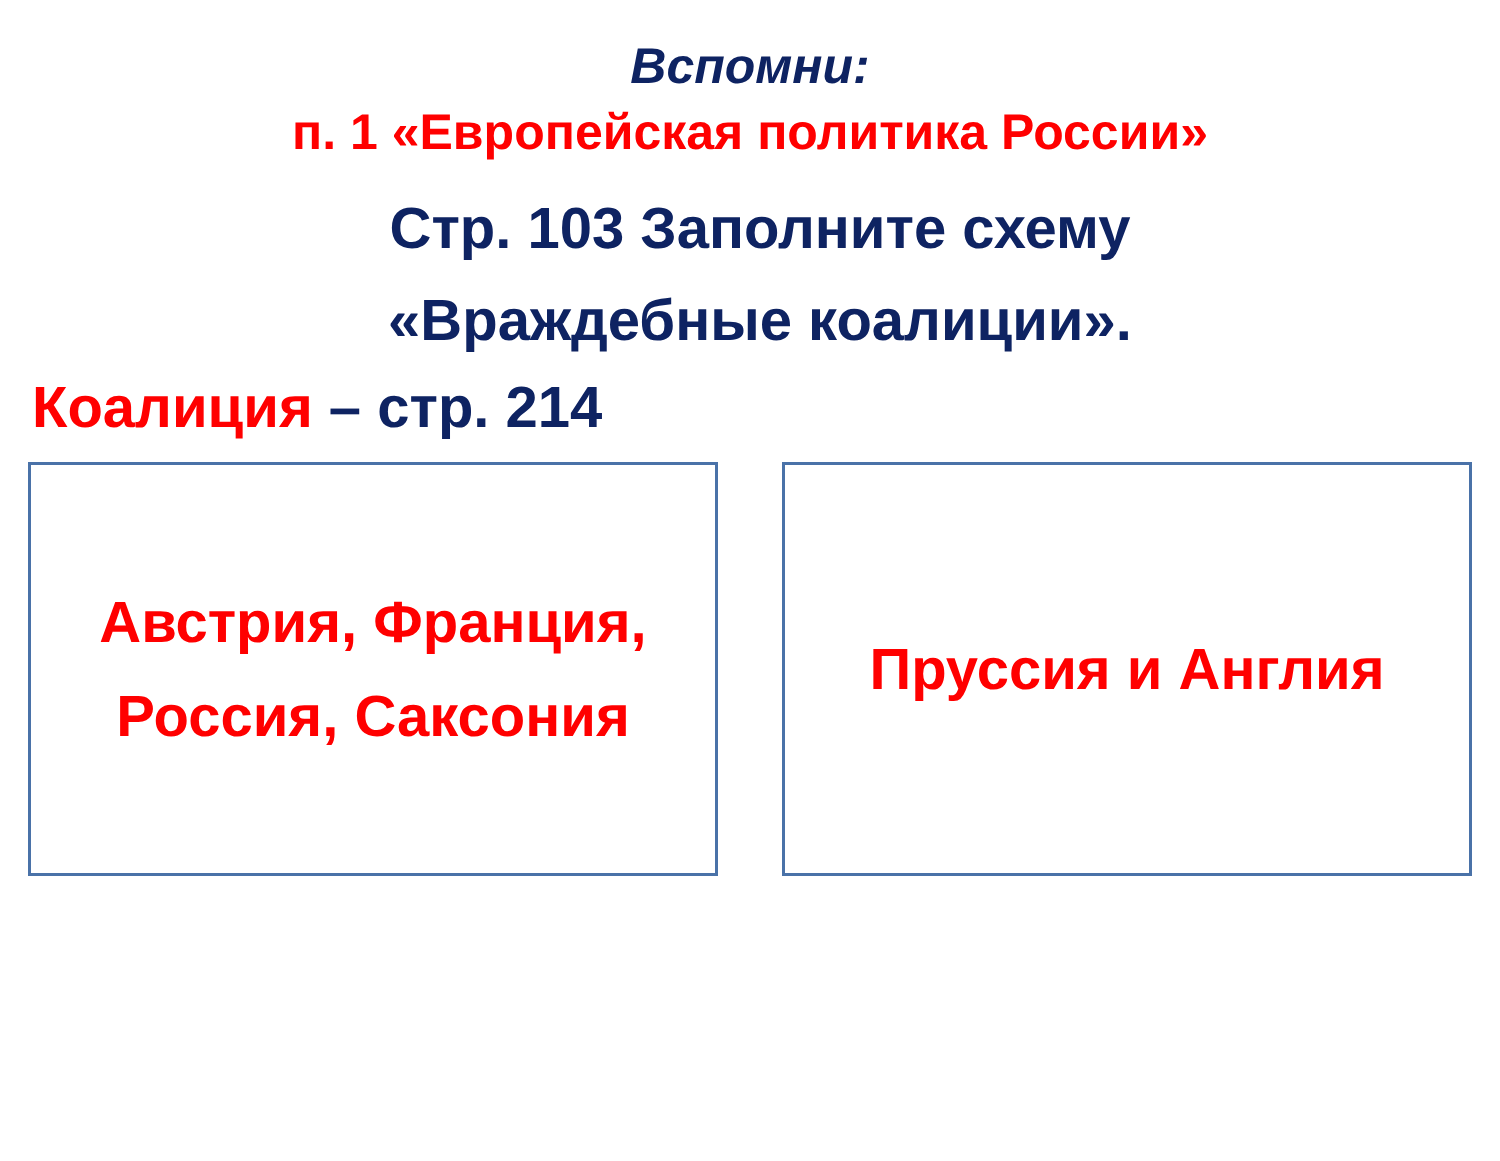Вспомни:
п. 1 «Европейская политика России»
Стр. 103 Заполните схему
«Враждебные коалиции».
Коалиция – стр. 214
Австрия, Франция,
Россия, Саксония
Пруссия и Англия